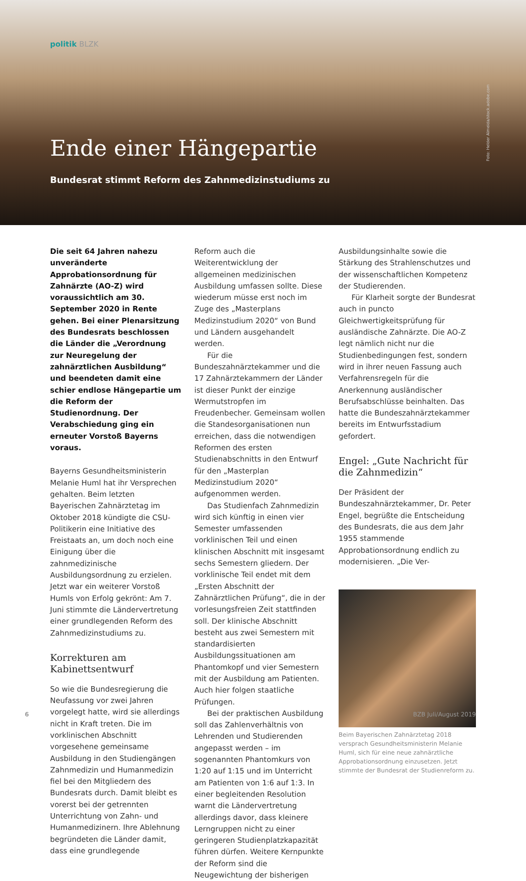politik BLZK
Ende einer Hängepartie
Bundesrat stimmt Reform des Zahnmedizinstudiums zu
Foto: Helder Almeida/stock.adobe.com
Die seit 64 Jahren nahezu unveränderte Approbationsordnung für Zahnärzte (AO-Z) wird voraussichtlich am 30. September 2020 in Rente gehen. Bei einer Plenarsitzung des Bundesrats beschlossen die Länder die „Verordnung zur Neuregelung der zahnärztlichen Ausbildung“ und beendeten damit eine schier endlose Hängepartie um die Reform der Studienordnung. Der Verabschiedung ging ein erneuter Vorstoß Bayerns voraus.
Bayerns Gesundheitsministerin Melanie Huml hat ihr Versprechen gehalten. Beim letzten Bayerischen Zahnärztetag im Oktober 2018 kündigte die CSU-Politikerin eine Initiative des Freistaats an, um doch noch eine Einigung über die zahnmedizinische Ausbildungsordnung zu erzielen. Jetzt war ein weiterer Vorstoß Humls von Erfolg gekrönt: Am 7. Juni stimmte die Ländervertretung einer grundlegenden Reform des Zahnmedizinstudiums zu.
Korrekturen am Kabinettsentwurf
So wie die Bundesregierung die Neufassung vor zwei Jahren vorgelegt hatte, wird sie allerdings nicht in Kraft treten. Die im vorklinischen Abschnitt vorgesehene gemeinsame Ausbildung in den Studiengängen Zahnmedizin und Humanmedizin fiel bei den Mitgliedern des Bundesrats durch. Damit bleibt es vorerst bei der getrennten Unterrichtung von Zahn- und Humanmedizinern. Ihre Ablehnung begründeten die Länder damit, dass eine grundlegende
Reform auch die Weiterentwicklung der allgemeinen medizinischen Ausbildung umfassen sollte. Diese wiederum müsse erst noch im Zuge des „Masterplans Medizinstudium 2020“ von Bund und Ländern ausgehandelt werden.
Für die Bundeszahnärztekammer und die 17 Zahnärztekammern der Länder ist dieser Punkt der einzige Wermutstropfen im Freudenbecher. Gemeinsam wollen die Standesorganisationen nun erreichen, dass die notwendigen Reformen des ersten Studienabschnitts in den Entwurf für den „Masterplan Medizinstudium 2020“ aufgenommen werden.
Das Studienfach Zahnmedizin wird sich künftig in einen vier Semester umfassenden vorklinischen Teil und einen klinischen Abschnitt mit insgesamt sechs Semestern gliedern. Der vorklinische Teil endet mit dem „Ersten Abschnitt der Zahnärztlichen Prüfung“, die in der vorlesungsfreien Zeit stattfinden soll. Der klinische Abschnitt besteht aus zwei Semestern mit standardisierten Ausbildungssituationen am Phantomkopf und vier Semestern mit der Ausbildung am Patienten. Auch hier folgen staatliche Prüfungen.
Bei der praktischen Ausbildung soll das Zahlenverhältnis von Lehrenden und Studierenden angepasst werden – im sogenannten Phantomkurs von 1:20 auf 1:15 und im Unterricht am Patienten von 1:6 auf 1:3. In einer begleitenden Resolution warnt die Ländervertretung allerdings davor, dass kleinere Lerngruppen nicht zu einer geringeren Studienplatzkapazität führen dürfen. Weitere Kernpunkte der Reform sind die Neugewichtung der bisherigen
Ausbildungsinhalte sowie die Stärkung des Strahlenschutzes und der wissenschaftlichen Kompetenz der Studierenden.
Für Klarheit sorgte der Bundesrat auch in puncto Gleichwertigkeitsprüfung für ausländische Zahnärzte. Die AO-Z legt nämlich nicht nur die Studienbedingungen fest, sondern wird in ihrer neuen Fassung auch Verfahrensregeln für die Anerkennung ausländischer Berufsabschlüsse beinhalten. Das hatte die Bundeszahnärztekammer bereits im Entwurfsstadium gefordert.
Engel: „Gute Nachricht für die Zahnmedizin“
Der Präsident der Bundeszahnärztekammer, Dr. Peter Engel, begrüßte die Entscheidung des Bundesrats, die aus dem Jahr 1955 stammende Approbationsordnung endlich zu modernisieren. „Die Ver-
Beim Bayerischen Zahnärztetag 2018 versprach Gesundheitsministerin Melanie Huml, sich für eine neue zahnärztliche Approbationsordnung einzusetzen. Jetzt stimmte der Bundesrat der Studienreform zu.
6 BZB Juli/August 2019